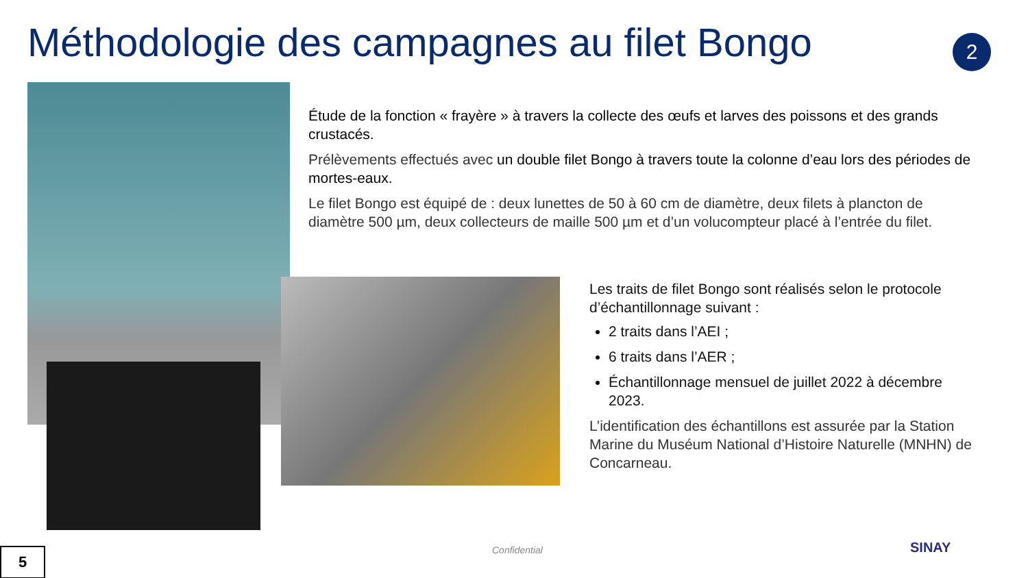Méthodologie des campagnes au filet Bongo
2
Étude de la fonction « frayère » à travers la collecte des œufs et larves des poissons et des grands crustacés.
Prélèvements effectués avec un double filet Bongo à travers toute la colonne d’eau lors des périodes de mortes-eaux.
Le filet Bongo est équipé de : deux lunettes de 50 à 60 cm de diamètre, deux filets à plancton de diamètre 500 µm, deux collecteurs de maille 500 µm et d’un volucompteur placé à l’entrée du filet.
Les traits de filet Bongo sont réalisés selon le protocole d’échantillonnage suivant :
2 traits dans l’AEI ;
6 traits dans l’AER ;
Échantillonnage mensuel de juillet 2022 à décembre 2023.
L’identification des échantillons est assurée par la Station Marine du Muséum National d’Histoire Naturelle (MNHN) de Concarneau.
Confidential
5 SINAY